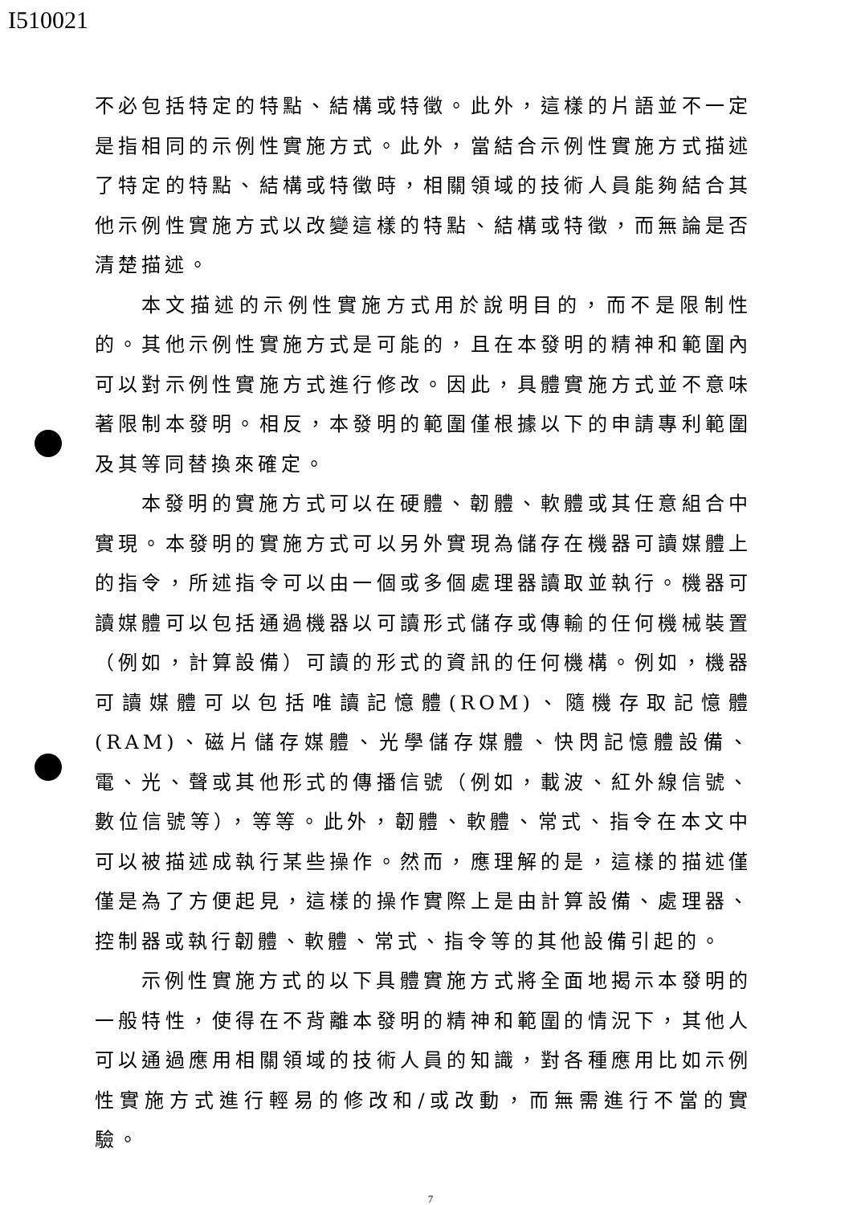I510021
不必包括特定的特點、結構或特徵。此外，這樣的片語並不一定是指相同的示例性實施方式。此外，當結合示例性實施方式描述了特定的特點、結構或特徵時，相關領域的技術人員能夠結合其他示例性實施方式以改變這樣的特點、結構或特徵，而無論是否清楚描述。
本文描述的示例性實施方式用於說明目的，而不是限制性的。其他示例性實施方式是可能的，且在本發明的精神和範圍內可以對示例性實施方式進行修改。因此，具體實施方式並不意味著限制本發明。相反，本發明的範圍僅根據以下的申請專利範圍及其等同替換來確定。
本發明的實施方式可以在硬體、韌體、軟體或其任意組合中實現。本發明的實施方式可以另外實現為儲存在機器可讀媒體上的指令，所述指令可以由一個或多個處理器讀取並執行。機器可讀媒體可以包括通過機器以可讀形式儲存或傳輸的任何機械裝置（例如，計算設備）可讀的形式的資訊的任何機構。例如，機器可讀媒體可以包括唯讀記憶體(ROM)、隨機存取記憶體(RAM)、磁片儲存媒體、光學儲存媒體、快閃記憶體設備、電、光、聲或其他形式的傳播信號（例如，載波、紅外線信號、數位信號等），等等。此外，韌體、軟體、常式、指令在本文中可以被描述成執行某些操作。然而，應理解的是，這樣的描述僅僅是為了方便起見，這樣的操作實際上是由計算設備、處理器、控制器或執行韌體、軟體、常式、指令等的其他設備引起的。
示例性實施方式的以下具體實施方式將全面地揭示本發明的一般特性，使得在不背離本發明的精神和範圍的情況下，其他人可以通過應用相關領域的技術人員的知識，對各種應用比如示例性實施方式進行輕易的修改和/或改動，而無需進行不當的實驗。
7